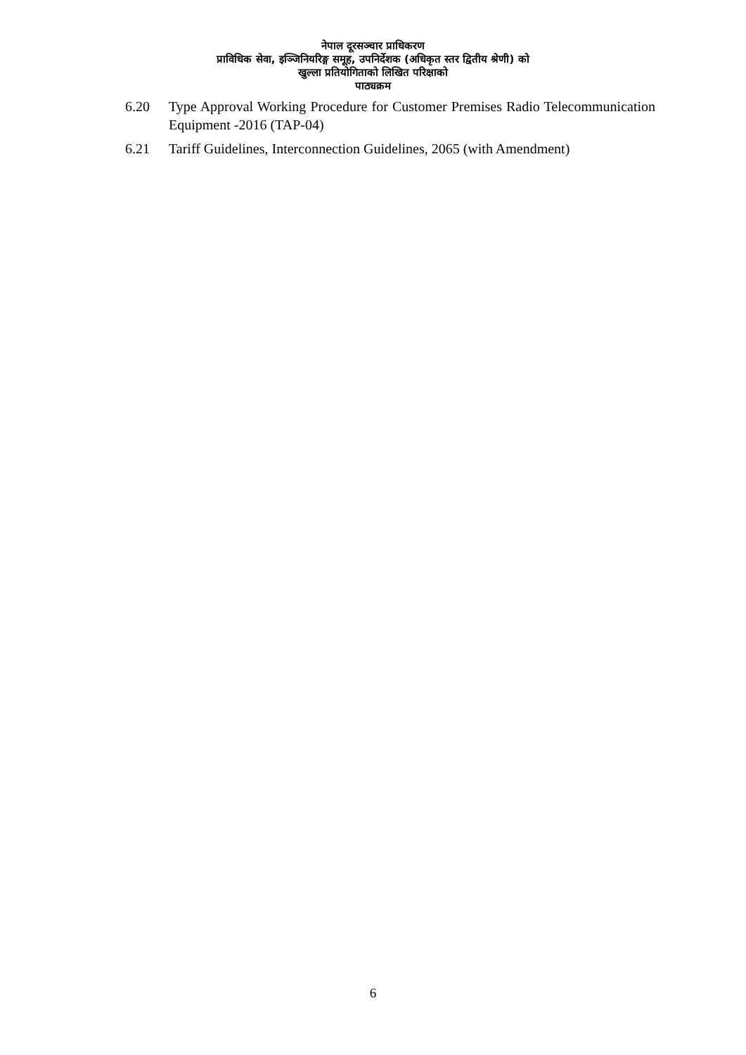नेपाल दूरसञ्चार प्राधिकरण
प्राविधिक सेवा, इञ्जिनियरिङ्ग समूह, उपनिर्देशक (अधिकृत स्तर द्वितीय श्रेणी) को
खुल्ला प्रतियोगिताको लिखित परिक्षाको
पाठ्यक्रम
6.20 Type Approval Working Procedure for Customer Premises Radio Telecommunication Equipment -2016 (TAP-04)
6.21 Tariff Guidelines, Interconnection Guidelines, 2065 (with Amendment)
6